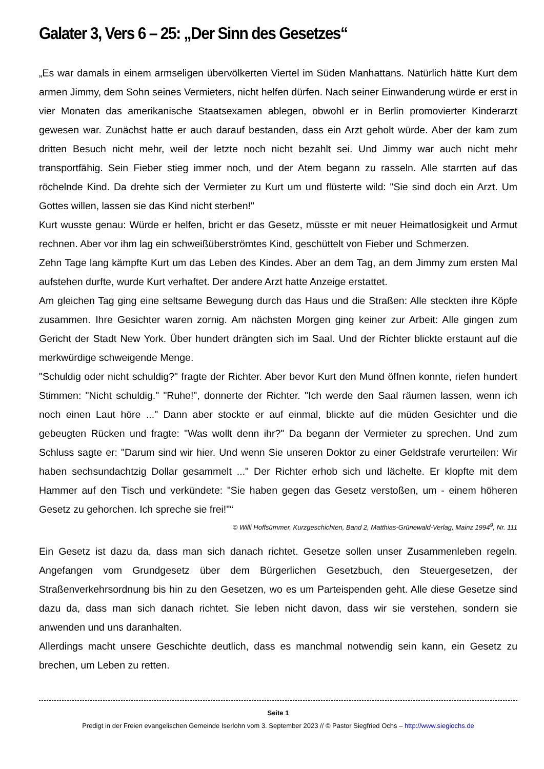Galater 3, Vers 6 – 25: „Der Sinn des Gesetzes“
„Es war damals in einem armseligen übervölkerten Viertel im Süden Manhattans. Natürlich hätte Kurt dem armen Jimmy, dem Sohn seines Vermieters, nicht helfen dürfen. Nach seiner Einwanderung würde er erst in vier Monaten das amerikanische Staatsexamen ablegen, obwohl er in Berlin promovierter Kinderarzt gewesen war. Zunächst hatte er auch darauf bestanden, dass ein Arzt geholt würde. Aber der kam zum dritten Besuch nicht mehr, weil der letzte noch nicht bezahlt sei. Und Jimmy war auch nicht mehr transportfähig. Sein Fieber stieg immer noch, und der Atem begann zu rasseln. Alle starrten auf das röchelnde Kind. Da drehte sich der Vermieter zu Kurt um und flüsterte wild: "Sie sind doch ein Arzt. Um Gottes willen, lassen sie das Kind nicht sterben!"
Kurt wusste genau: Würde er helfen, bricht er das Gesetz, müsste er mit neuer Heimatlosigkeit und Armut rechnen. Aber vor ihm lag ein schweißüberströmtes Kind, geschüttelt von Fieber und Schmerzen.
Zehn Tage lang kämpfte Kurt um das Leben des Kindes. Aber an dem Tag, an dem Jimmy zum ersten Mal aufstehen durfte, wurde Kurt verhaftet. Der andere Arzt hatte Anzeige erstattet.
Am gleichen Tag ging eine seltsame Bewegung durch das Haus und die Straßen: Alle steckten ihre Köpfe zusammen. Ihre Gesichter waren zornig. Am nächsten Morgen ging keiner zur Arbeit: Alle gingen zum Gericht der Stadt New York. Über hundert drängten sich im Saal. Und der Richter blickte erstaunt auf die merkwürdige schweigende Menge.
"Schuldig oder nicht schuldig?" fragte der Richter. Aber bevor Kurt den Mund öffnen konnte, riefen hundert Stimmen: "Nicht schuldig." "Ruhe!", donnerte der Richter. "Ich werde den Saal räumen lassen, wenn ich noch einen Laut höre ..." Dann aber stockte er auf einmal, blickte auf die müden Gesichter und die gebeugten Rücken und fragte: "Was wollt denn ihr?" Da begann der Vermieter zu sprechen. Und zum Schluss sagte er: "Darum sind wir hier. Und wenn Sie unseren Doktor zu einer Geldstrafe verurteilen: Wir haben sechsundachtzig Dollar gesammelt ..." Der Richter erhob sich und lächelte. Er klopfte mit dem Hammer auf den Tisch und verkündete: "Sie haben gegen das Gesetz verstoßen, um - einem höheren Gesetz zu gehorchen. Ich spreche sie frei!"“
© Willi Hoffsümmer, Kurzgeschichten, Band 2, Matthias-Grünewald-Verlag, Mainz 1994<sup>9</sup>, Nr. 111
Ein Gesetz ist dazu da, dass man sich danach richtet. Gesetze sollen unser Zusammenleben regeln. Angefangen vom Grundgesetz über dem Bürgerlichen Gesetzbuch, den Steuergesetzen, der Straßenverkehrsordnung bis hin zu den Gesetzen, wo es um Parteispenden geht. Alle diese Gesetze sind dazu da, dass man sich danach richtet. Sie leben nicht davon, dass wir sie verstehen, sondern sie anwenden und uns daranhalten.
Allerdings macht unsere Geschichte deutlich, dass es manchmal notwendig sein kann, ein Gesetz zu brechen, um Leben zu retten.
Seite 1
Predigt in der Freien evangelischen Gemeinde Iserlohn vom 3. September 2023 // © Pastor Siegfried Ochs – http://www.siegiochs.de